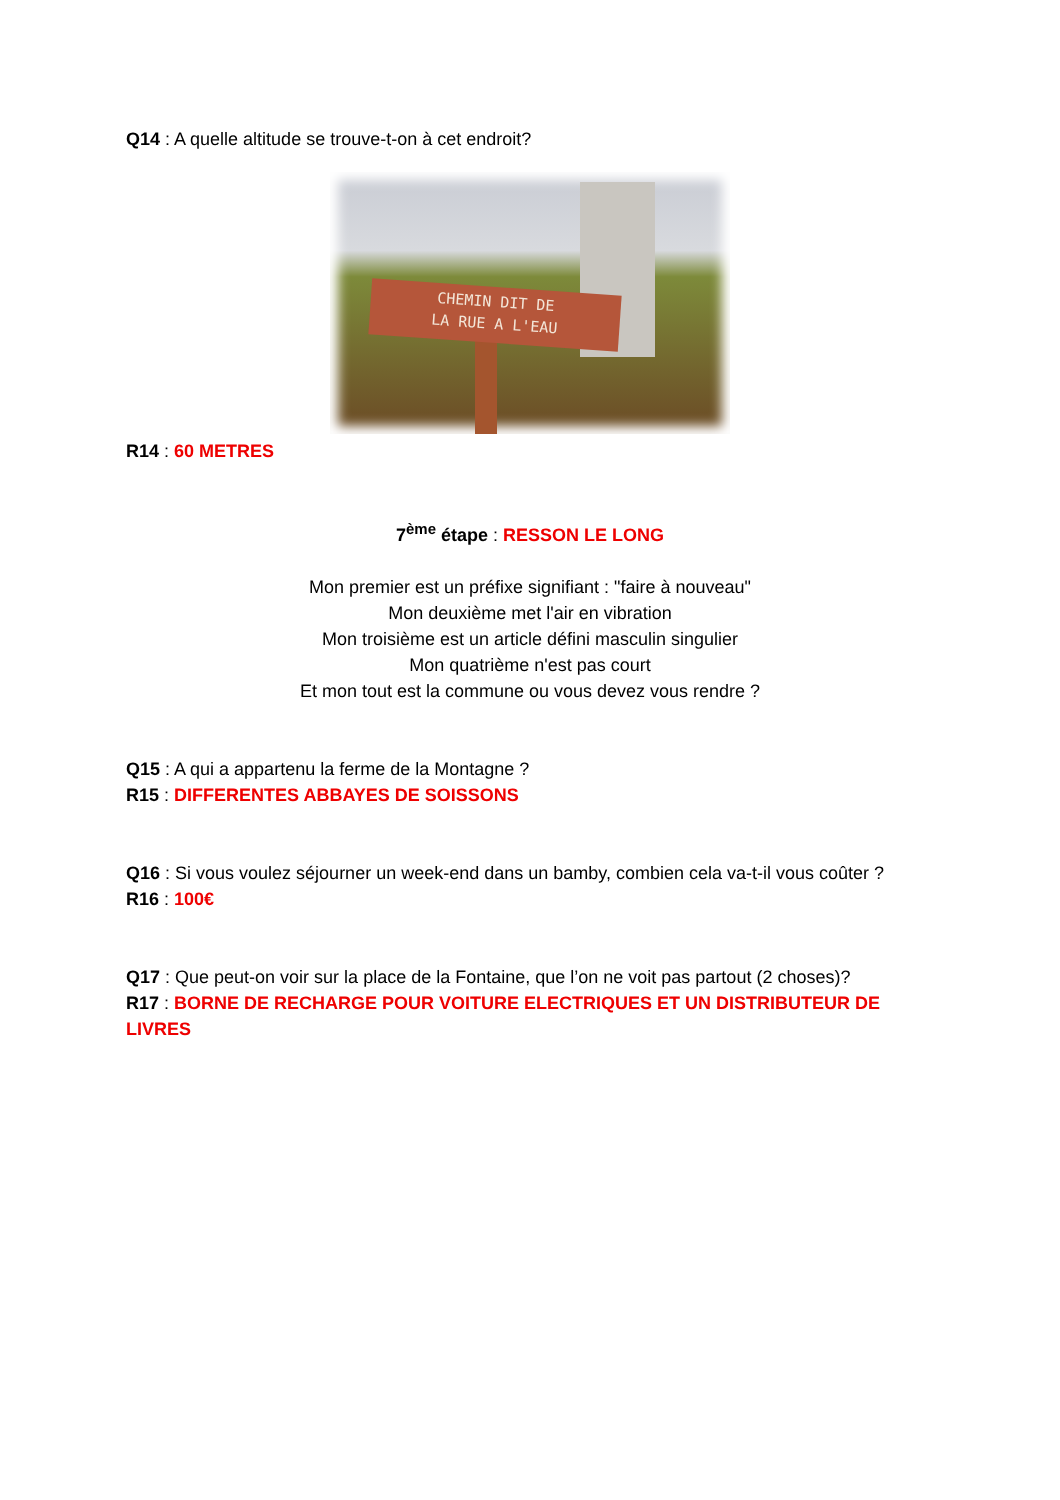Q14 : A quelle altitude se trouve-t-on à cet endroit?
CHEMIN DIT DE
LA RUE A L'EAU
R14 : 60 METRES
7<sup>ème</sup> étape : RESSON LE LONG
Mon premier est un préfixe signifiant : "faire à nouveau"
Mon deuxième met l'air en vibration
Mon troisième est un article défini masculin singulier
Mon quatrième n'est pas court
Et mon tout est la commune ou vous devez vous rendre ?
Q15 : A qui a appartenu la ferme de la Montagne ?
R15 : DIFFERENTES ABBAYES DE SOISSONS
Q16 : Si vous voulez séjourner un week-end dans un bamby, combien cela va-t-il vous coûter ?
R16 : 100€
Q17 : Que peut-on voir sur la place de la Fontaine, que l’on ne voit pas partout (2 choses)?
R17 : BORNE DE RECHARGE POUR VOITURE ELECTRIQUES ET UN DISTRIBUTEUR DE LIVRES